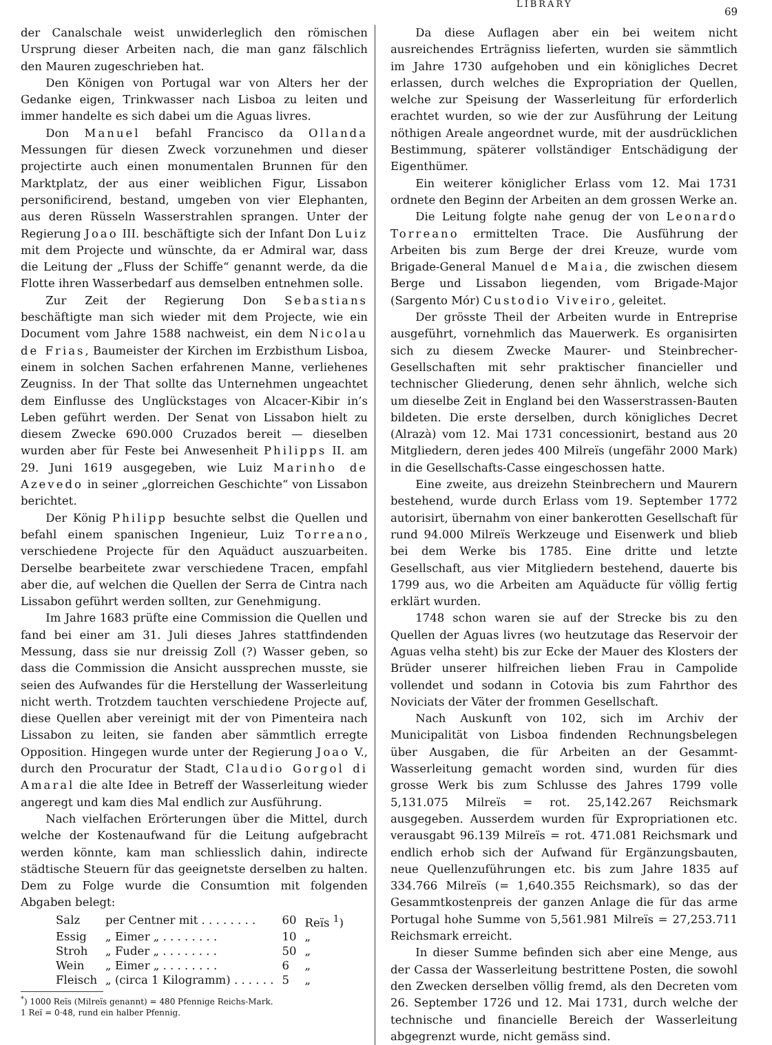LIBRARY
69
der Canalschale weist unwiderleglich den römischen Ursprung dieser Arbeiten nach, die man ganz fälschlich den Mauren zugeschrieben hat.
Den Königen von Portugal war von Alters her der Gedanke eigen, Trinkwasser nach Lisboa zu leiten und immer handelte es sich dabei um die Aguas livres.
Don Manuel befahl Francisco da Ollanda Messungen für diesen Zweck vorzunehmen und dieser projectirte auch einen monumentalen Brunnen für den Marktplatz, der aus einer weiblichen Figur, Lissabon personificirend, bestand, umgeben von vier Elephanten, aus deren Rüsseln Wasserstrahlen sprangen. Unter der Regierung Joao III. beschäftigte sich der Infant Don Luiz mit dem Projecte und wünschte, da er Admiral war, dass die Leitung der „Fluss der Schiffe“ genannt werde, da die Flotte ihren Wasserbedarf aus demselben entnehmen solle.
Zur Zeit der Regierung Don Sebastians beschäftigte man sich wieder mit dem Projecte, wie ein Document vom Jahre 1588 nachweist, ein dem Nicolau de Frias, Baumeister der Kirchen im Erzbisthum Lisboa, einem in solchen Sachen erfahrenen Manne, verliehenes Zeugniss. In der That sollte das Unternehmen ungeachtet dem Einflusse des Unglückstages von Alcacer-Kibir in’s Leben geführt werden. Der Senat von Lissabon hielt zu diesem Zwecke 690.000 Cruzados bereit — dieselben wurden aber für Feste bei Anwesenheit Philipps II. am 29. Juni 1619 ausgegeben, wie Luiz Marinho de Azevedo in seiner „glorreichen Geschichte“ von Lissabon berichtet.
Der König Philipp besuchte selbst die Quellen und befahl einem spanischen Ingenieur, Luiz Torreano, verschiedene Projecte für den Aquäduct auszuarbeiten. Derselbe bearbeitete zwar verschiedene Tracen, empfahl aber die, auf welchen die Quellen der Serra de Cintra nach Lissabon geführt werden sollten, zur Genehmigung.
Im Jahre 1683 prüfte eine Commission die Quellen und fand bei einer am 31. Juli dieses Jahres stattfindenden Messung, dass sie nur dreissig Zoll (?) Wasser geben, so dass die Commission die Ansicht aussprechen musste, sie seien des Aufwandes für die Herstellung der Wasserleitung nicht werth. Trotzdem tauchten verschiedene Projecte auf, diese Quellen aber vereinigt mit der von Pimenteira nach Lissabon zu leiten, sie fanden aber sämmtlich erregte Opposition. Hingegen wurde unter der Regierung Joao V., durch den Procuratur der Stadt, Claudio Gorgol di Amaral die alte Idee in Betreff der Wasserleitung wieder angeregt und kam dies Mal endlich zur Ausführung.
Nach vielfachen Erörterungen über die Mittel, durch welche der Kostenaufwand für die Leitung aufgebracht werden könnte, kam man schliesslich dahin, indirecte städtische Steuern für das geeignetste derselben zu halten. Dem zu Folge wurde die Consumtion mit folgenden Abgaben belegt:
| Salz | per Centner mit . . . . . . . . | 60 | Reïs <sup>1</sup>) |
| Essig | „ Eimer „ . . . . . . . . | 10 | „ |
| Stroh | „ Fuder „ . . . . . . . . | 50 | „ |
| Wein | „ Eimer „ . . . . . . . . | 6 | „ |
| Fleisch | „ (circa 1 Kilogramm) . . . . . . | 5 | „ |
<sup>*</sup>) 1000 Reïs (Milreïs genannt) = 480 Pfennige Reichs-Mark.
1 Reï = 0·48, rund ein halber Pfennig.
Da diese Auflagen aber ein bei weitem nicht ausreichendes Erträgniss lieferten, wurden sie sämmtlich im Jahre 1730 aufgehoben und ein königliches Decret erlassen, durch welches die Expropriation der Quellen, welche zur Speisung der Wasserleitung für erforderlich erachtet wurden, so wie der zur Ausführung der Leitung nöthigen Areale angeordnet wurde, mit der ausdrücklichen Bestimmung, späterer vollständiger Entschädigung der Eigenthümer.
Ein weiterer königlicher Erlass vom 12. Mai 1731 ordnete den Beginn der Arbeiten an dem grossen Werke an.
Die Leitung folgte nahe genug der von Leonardo Torreano ermittelten Trace. Die Ausführung der Arbeiten bis zum Berge der drei Kreuze, wurde vom Brigade-General Manuel de Maia, die zwischen diesem Berge und Lissabon liegenden, vom Brigade-Major (Sargento Mór) Custodio Viveiro, geleitet.
Der grösste Theil der Arbeiten wurde in Entreprise ausgeführt, vornehmlich das Mauerwerk. Es organisirten sich zu diesem Zwecke Maurer- und Steinbrecher-Gesellschaften mit sehr praktischer financieller und technischer Gliederung, denen sehr ähnlich, welche sich um dieselbe Zeit in England bei den Wasserstrassen-Bauten bildeten. Die erste derselben, durch königliches Decret (Alrazà) vom 12. Mai 1731 concessionirt, bestand aus 20 Mitgliedern, deren jedes 400 Milreïs (ungefähr 2000 Mark) in die Gesellschafts-Casse eingeschossen hatte.
Eine zweite, aus dreizehn Steinbrechern und Maurern bestehend, wurde durch Erlass vom 19. September 1772 autorisirt, übernahm von einer bankerotten Gesellschaft für rund 94.000 Milreïs Werkzeuge und Eisenwerk und blieb bei dem Werke bis 1785. Eine dritte und letzte Gesellschaft, aus vier Mitgliedern bestehend, dauerte bis 1799 aus, wo die Arbeiten am Aquäducte für völlig fertig erklärt wurden.
1748 schon waren sie auf der Strecke bis zu den Quellen der Aguas livres (wo heutzutage das Reservoir der Aguas velha steht) bis zur Ecke der Mauer des Klosters der Brüder unserer hilfreichen lieben Frau in Campolide vollendet und sodann in Cotovia bis zum Fahrthor des Noviciats der Väter der frommen Gesellschaft.
Nach Auskunft von 102, sich im Archiv der Municipalität von Lisboa findenden Rechnungsbelegen über Ausgaben, die für Arbeiten an der Gesammt-Wasserleitung gemacht worden sind, wurden für dies grosse Werk bis zum Schlusse des Jahres 1799 volle 5,131.075 Milreïs = rot. 25,142.267 Reichsmark ausgegeben. Ausserdem wurden für Expropriationen etc. verausgabt 96.139 Milreïs = rot. 471.081 Reichsmark und endlich erhob sich der Aufwand für Ergänzungsbauten, neue Quellenzuführungen etc. bis zum Jahre 1835 auf 334.766 Milreïs (= 1,640.355 Reichsmark), so das der Gesammtkostenpreis der ganzen Anlage die für das arme Portugal hohe Summe von 5,561.981 Milreïs = 27,253.711 Reichsmark erreicht.
In dieser Summe befinden sich aber eine Menge, aus der Cassa der Wasserleitung bestrittene Posten, die sowohl den Zwecken derselben völlig fremd, als den Decreten vom 26. September 1726 und 12. Mai 1731, durch welche der technische und financielle Bereich der Wasserleitung abgegrenzt wurde, nicht gemäss sind.